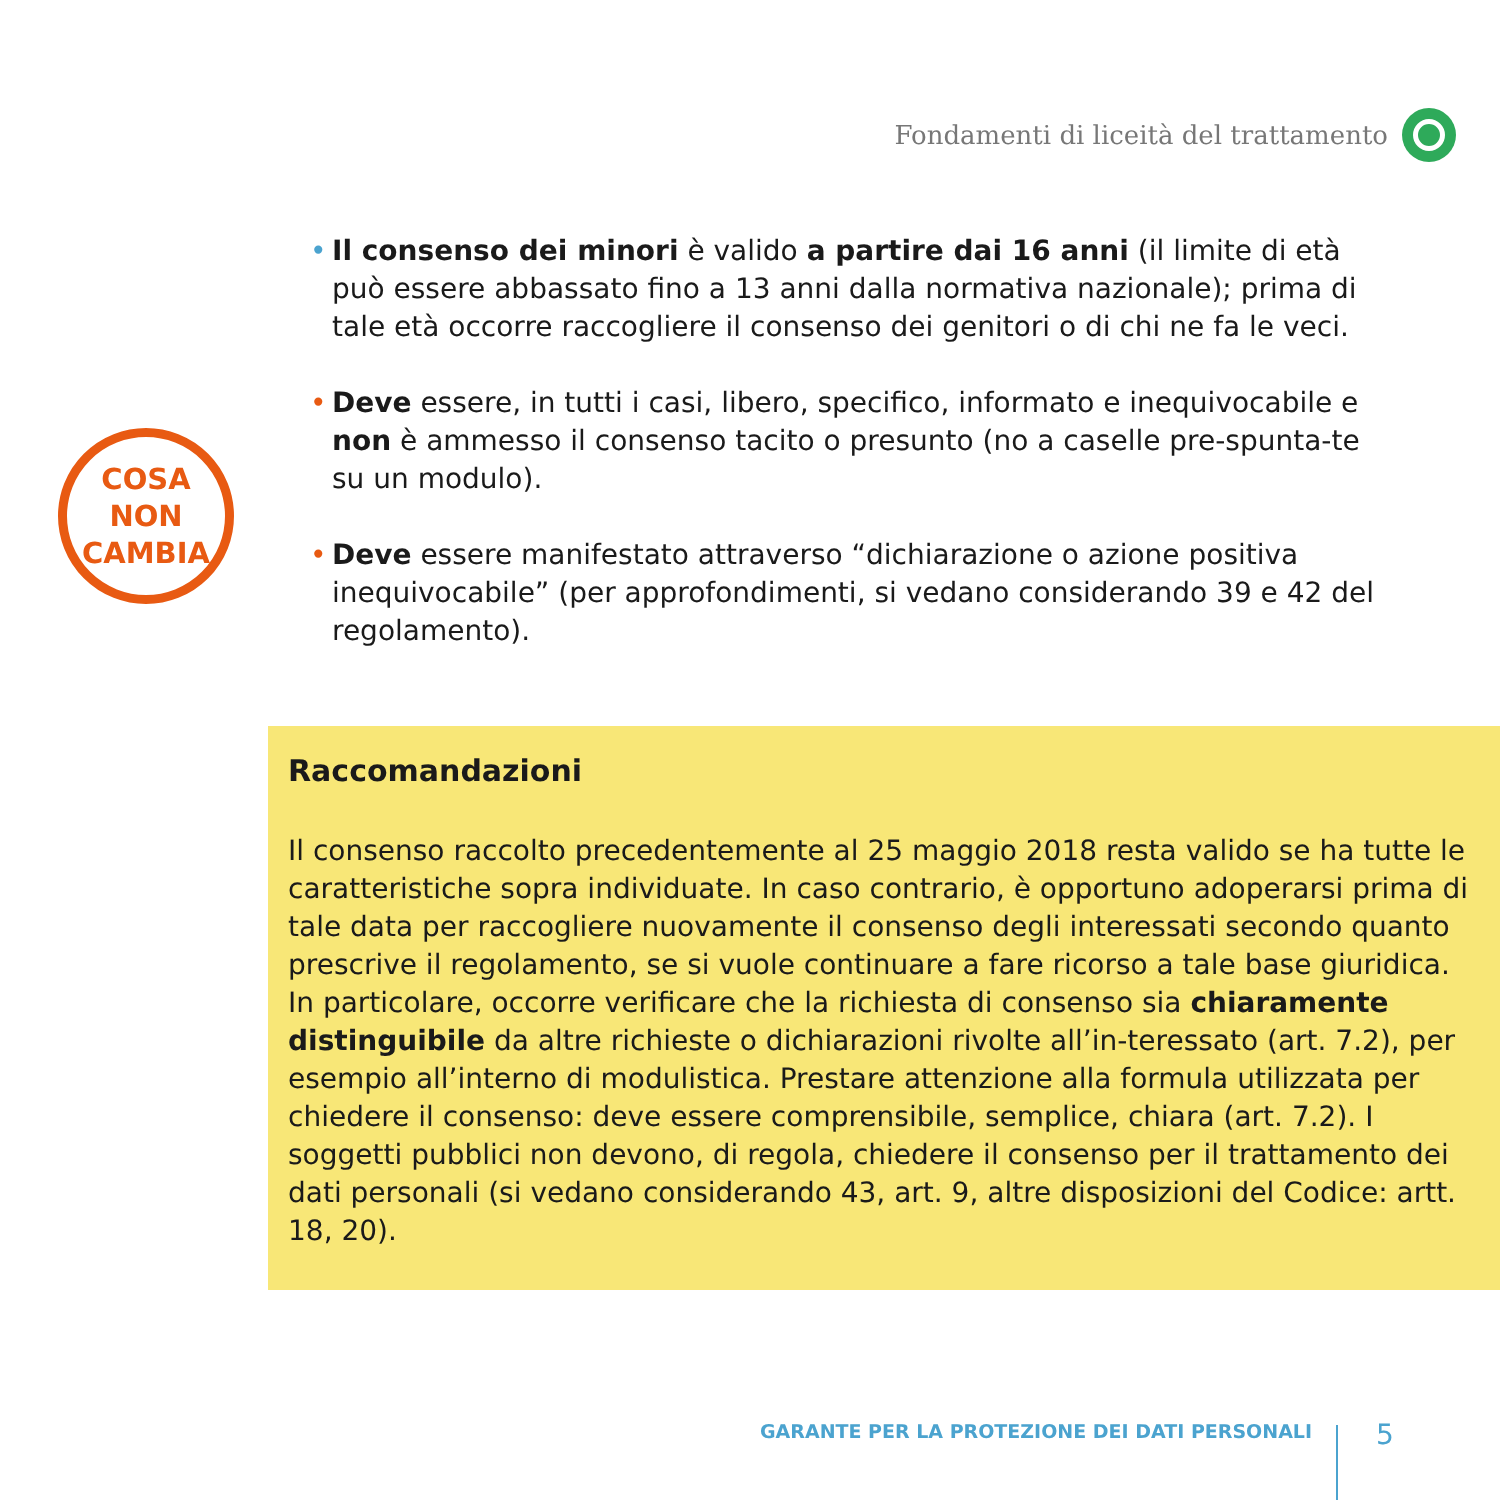Fondamenti di liceità del trattamento
COSA
NON
CAMBIA
• Il consenso dei minori è valido a partire dai 16 anni (il limite di età può essere abbassato fino a 13 anni dalla normativa nazionale); prima di tale età occorre raccogliere il consenso dei genitori o di chi ne fa le veci.
• Deve essere, in tutti i casi, libero, specifico, informato e inequivocabile e non è ammesso il consenso tacito o presunto (no a caselle pre-spunta-te su un modulo).
• Deve essere manifestato attraverso “dichiarazione o azione positiva inequivocabile” (per approfondimenti, si vedano considerando 39 e 42 del regolamento).
Raccomandazioni
Il consenso raccolto precedentemente al 25 maggio 2018 resta valido se ha tutte le caratteristiche sopra individuate. In caso contrario, è opportuno adoperarsi prima di tale data per raccogliere nuovamente il consenso degli interessati secondo quanto prescrive il regolamento, se si vuole continuare a fare ricorso a tale base giuridica.
In particolare, occorre verificare che la richiesta di consenso sia chiaramente distinguibile da altre richieste o dichiarazioni rivolte all’in-teressato (art. 7.2), per esempio all’interno di modulistica. Prestare attenzione alla formula utilizzata per chiedere il consenso: deve essere comprensibile, semplice, chiara (art. 7.2). I soggetti pubblici non devono, di regola, chiedere il consenso per il trattamento dei dati personali (si vedano considerando 43, art. 9, altre disposizioni del Codice: artt. 18, 20).
GARANTE PER LA PROTEZIONE DEI DATI PERSONALI
5